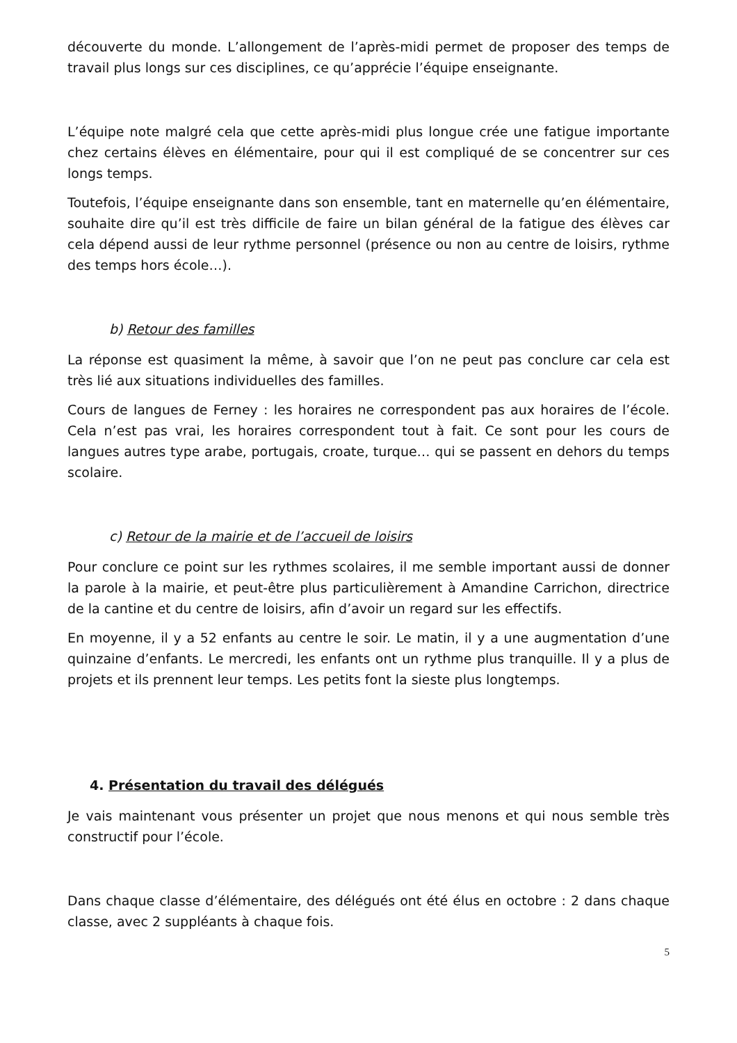découverte du monde. L’allongement de l’après-midi permet de proposer des temps de travail plus longs sur ces disciplines, ce qu’apprécie l’équipe enseignante.
L’équipe note malgré cela que cette après-midi plus longue crée une fatigue importante chez certains élèves en élémentaire, pour qui il est compliqué de se concentrer sur ces longs temps.
Toutefois, l’équipe enseignante dans son ensemble, tant en maternelle qu’en élémentaire, souhaite dire qu’il est très difficile de faire un bilan général de la fatigue des élèves car cela dépend aussi de leur rythme personnel (présence ou non au centre de loisirs, rythme des temps hors école…).
b) Retour des familles
La réponse est quasiment la même, à savoir que l’on ne peut pas conclure car cela est très lié aux situations individuelles des familles.
Cours de langues de Ferney : les horaires ne correspondent pas aux horaires de l’école. Cela n’est pas vrai, les horaires correspondent tout à fait. Ce sont pour les cours de langues autres type arabe, portugais, croate, turque… qui se passent en dehors du temps scolaire.
c) Retour de la mairie et de l’accueil de loisirs
Pour conclure ce point sur les rythmes scolaires, il me semble important aussi de donner la parole à la mairie, et peut-être plus particulièrement à Amandine Carrichon, directrice de la cantine et du centre de loisirs, afin d’avoir un regard sur les effectifs.
En moyenne, il y a 52 enfants au centre le soir. Le matin, il y a une augmentation d’une quinzaine d’enfants. Le mercredi, les enfants ont un rythme plus tranquille. Il y a plus de projets et ils prennent leur temps. Les petits font la sieste plus longtemps.
4. Présentation du travail des délégués
Je vais maintenant vous présenter un projet que nous menons et qui nous semble très constructif pour l’école.
Dans chaque classe d’élémentaire, des délégués ont été élus en octobre : 2 dans chaque classe, avec 2 suppléants à chaque fois.
5